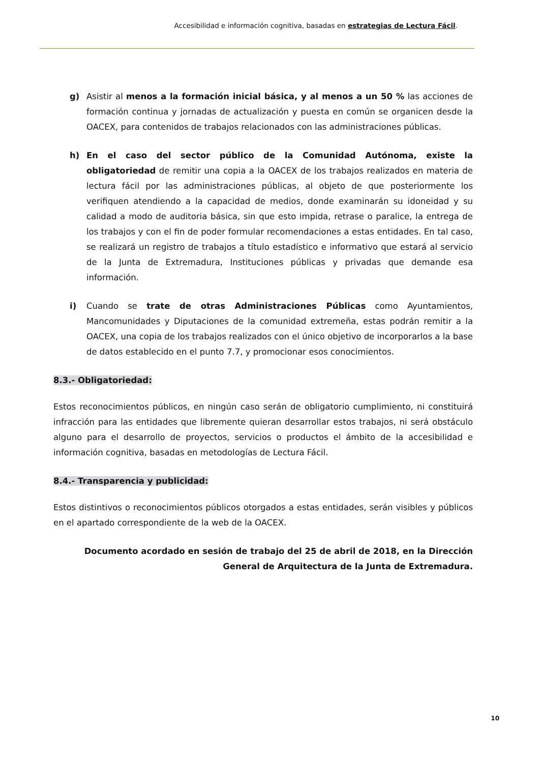Accesibilidad e información cognitiva, basadas en estrategias de Lectura Fácil.
g) Asistir al menos a la formación inicial básica, y al menos a un 50 % las acciones de formación continua y jornadas de actualización y puesta en común se organicen desde la OACEX, para contenidos de trabajos relacionados con las administraciones públicas.
h) En el caso del sector público de la Comunidad Autónoma, existe la obligatoriedad de remitir una copia a la OACEX de los trabajos realizados en materia de lectura fácil por las administraciones públicas, al objeto de que posteriormente los verifiquen atendiendo a la capacidad de medios, donde examinarán su idoneidad y su calidad a modo de auditoria básica, sin que esto impida, retrase o paralice, la entrega de los trabajos y con el fin de poder formular recomendaciones a estas entidades. En tal caso, se realizará un registro de trabajos a título estadístico e informativo que estará al servicio de la Junta de Extremadura, Instituciones públicas y privadas que demande esa información.
i) Cuando se trate de otras Administraciones Públicas como Ayuntamientos, Mancomunidades y Diputaciones de la comunidad extremeña, estas podrán remitir a la OACEX, una copia de los trabajos realizados con el único objetivo de incorporarlos a la base de datos establecido en el punto 7.7, y promocionar esos conocimientos.
8.3.- Obligatoriedad:
Estos reconocimientos públicos, en ningún caso serán de obligatorio cumplimiento, ni constituirá infracción para las entidades que libremente quieran desarrollar estos trabajos, ni será obstáculo alguno para el desarrollo de proyectos, servicios o productos el ámbito de la accesibilidad e información cognitiva, basadas en metodologías de Lectura Fácil.
8.4.- Transparencia y publicidad:
Estos distintivos o reconocimientos públicos otorgados a estas entidades, serán visibles y públicos en el apartado correspondiente de la web de la OACEX.
Documento acordado en sesión de trabajo del 25 de abril de 2018, en la Dirección General de Arquitectura de la Junta de Extremadura.
10